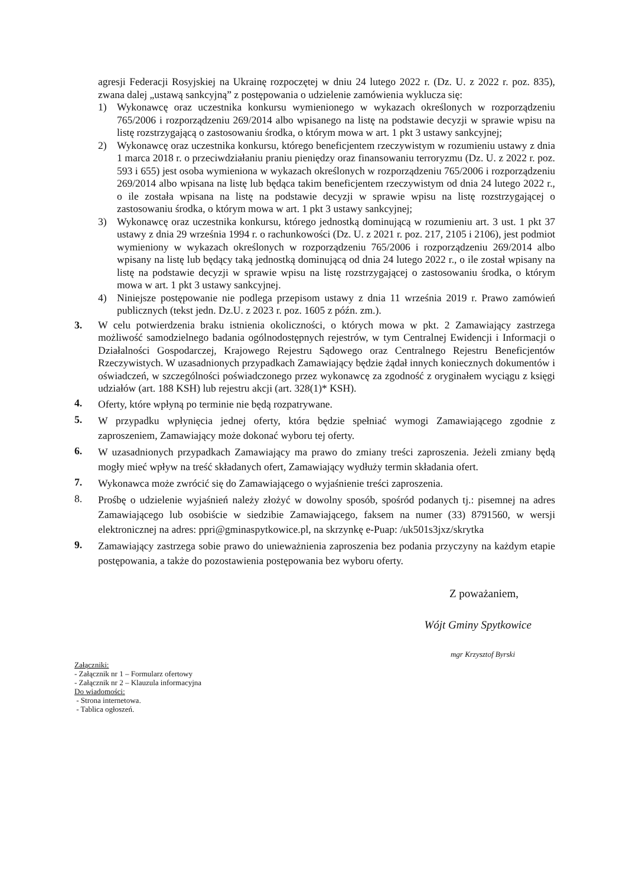agresji Federacji Rosyjskiej na Ukrainę rozpoczętej w dniu 24 lutego 2022 r. (Dz. U. z 2022 r. poz. 835), zwana dalej „ustawą sankcyjną” z postępowania o udzielenie zamówienia wyklucza się:
1) Wykonawcę oraz uczestnika konkursu wymienionego w wykazach określonych w rozporządzeniu 765/2006 i rozporządzeniu 269/2014 albo wpisanego na listę na podstawie decyzji w sprawie wpisu na listę rozstrzygającą o zastosowaniu środka, o którym mowa w art. 1 pkt 3 ustawy sankcyjnej;
2) Wykonawcę oraz uczestnika konkursu, którego beneficjentem rzeczywistym w rozumieniu ustawy z dnia 1 marca 2018 r. o przeciwdziałaniu praniu pieniędzy oraz finansowaniu terroryzmu (Dz. U. z 2022 r. poz. 593 i 655) jest osoba wymieniona w wykazach określonych w rozporządzeniu 765/2006 i rozporządzeniu 269/2014 albo wpisana na listę lub będąca takim beneficjentem rzeczywistym od dnia 24 lutego 2022 r., o ile została wpisana na listę na podstawie decyzji w sprawie wpisu na listę rozstrzygającej o zastosowaniu środka, o którym mowa w art. 1 pkt 3 ustawy sankcyjnej;
3) Wykonawcę oraz uczestnika konkursu, którego jednostką dominującą w rozumieniu art. 3 ust. 1 pkt 37 ustawy z dnia 29 września 1994 r. o rachunkowości (Dz. U. z 2021 r. poz. 217, 2105 i 2106), jest podmiot wymieniony w wykazach określonych w rozporządzeniu 765/2006 i rozporządzeniu 269/2014 albo wpisany na listę lub będący taką jednostką dominującą od dnia 24 lutego 2022 r., o ile został wpisany na listę na podstawie decyzji w sprawie wpisu na listę rozstrzygającej o zastosowaniu środka, o którym mowa w art. 1 pkt 3 ustawy sankcyjnej.
4) Niniejsze postępowanie nie podlega przepisom ustawy z dnia 11 września 2019 r. Prawo zamówień publicznych (tekst jedn. Dz.U. z 2023 r. poz. 1605 z późn. zm.).
3. W celu potwierdzenia braku istnienia okoliczności, o których mowa w pkt. 2 Zamawiający zastrzega możliwość samodzielnego badania ogólnodostępnych rejestrów, w tym Centralnej Ewidencji i Informacji o Działalności Gospodarczej, Krajowego Rejestru Sądowego oraz Centralnego Rejestru Beneficjentów Rzeczywistych. W uzasadnionych przypadkach Zamawiający będzie żądał innych koniecznych dokumentów i oświadczeń, w szczególności poświadczonego przez wykonawcę za zgodność z oryginałem wyciągu z księgi udziałów (art. 188 KSH) lub rejestru akcji (art. 328(1)* KSH).
4. Oferty, które wpłyną po terminie nie będą rozpatrywane.
5. W przypadku wpłynięcia jednej oferty, która będzie spełniać wymogi Zamawiającego zgodnie z zaproszeniem, Zamawiający może dokonać wyboru tej oferty.
6. W uzasadnionych przypadkach Zamawiający ma prawo do zmiany treści zaproszenia. Jeżeli zmiany będą mogły mieć wpływ na treść składanych ofert, Zamawiający wydłuży termin składania ofert.
7. Wykonawca może zwrócić się do Zamawiającego o wyjaśnienie treści zaproszenia.
8. Prośbę o udzielenie wyjaśnień należy złożyć w dowolny sposób, spośród podanych tj.: pisemnej na adres Zamawiającego lub osobiście w siedzibie Zamawiającego, faksem na numer (33) 8791560, w wersji elektronicznej na adres: ppri@gminaspytkowice.pl, na skrzynkę e-Puap: /uk501s3jxz/skrytka
9. Zamawiający zastrzega sobie prawo do unieważnienia zaproszenia bez podania przyczyny na każdym etapie postępowania, a także do pozostawienia postępowania bez wyboru oferty.
Z poważaniem,
Wójt Gminy Spytkowice
mgr Krzysztof Byrski
Załączniki:
- Załącznik nr 1 – Formularz ofertowy
- Załącznik nr 2 – Klauzula informacyjna
Do wiadomości:
- Strona internetowa.
- Tablica ogłoszeń.